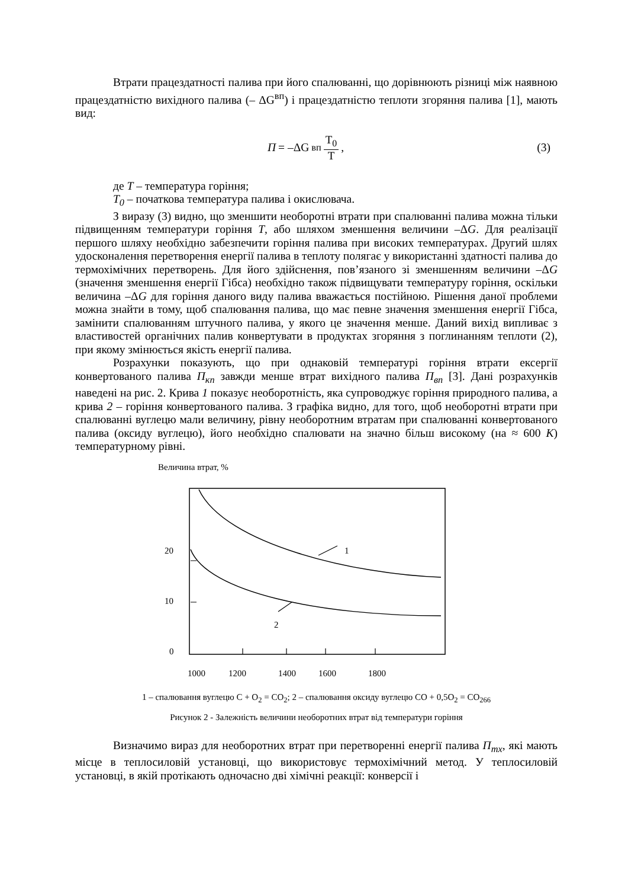Втрати працездатності палива при його спалюванні, що дорівнюють різниці між наявною працездатністю вихідного палива (– ΔG<sup>вп</sup>) і працездатністю теплоти згоряння палива [1], мають вид:
П = –ΔG<sup>вп</sup> T<sub>0</sub> T, (3)
де Т – температура горіння;
Т<sub>0</sub> – початкова температура палива і окислювача.
З виразу (3) видно, що зменшити необоротні втрати при спалюванні палива можна тільки підвищенням температури горіння Т, або шляхом зменшення величини –ΔG. Для реалізації першого шляху необхідно забезпечити горіння палива при високих температурах. Другий шлях удосконалення перетворення енергії палива в теплоту полягає у використанні здатності палива до термохімічних перетворень. Для його здійснення, пов’язаного зі зменшенням величини –ΔG (значення зменшення енергії Гібса) необхідно також підвищувати температуру горіння, оскільки величина –ΔG для горіння даного виду палива вважається постійною. Рішення даної проблеми можна знайти в тому, щоб спалювання палива, що має певне значення зменшення енергії Гібса, замінити спалюванням штучного палива, у якого це значення менше. Даний вихід випливає з властивостей органічних палив конвертувати в продуктах згоряння з поглинанням теплоти (2), при якому змінюється якість енергії палива.
Розрахунки показують, що при однаковій температурі горіння втрати ексергії конвертованого палива П<sub>кп</sub> завжди менше втрат вихідного палива П<sub>вп</sub> [3]. Дані розрахунків наведені на рис. 2. Крива 1 показує необоротність, яка супроводжує горіння природного палива, а крива 2 – горіння конвертованого палива. З графіка видно, для того, щоб необоротні втрати при спалюванні вуглецю мали величину, рівну необоротним втратам при спалюванні конвертованого палива (оксиду вуглецю), його необхідно спалювати на значно більш високому (на ≈ 600 К) температурному рівні.
Величина втрат, %
20
10
0
1
2
1000
1200
1400
1600
1800
1 – спалювання вуглецю C + O<sub>2</sub> = CO<sub>2</sub>; 2 – спалювання оксиду вуглецю CO + 0,5O<sub>2</sub> = CO<sub>266</sub>
Рисунок 2 - Залежність величини необоротних втрат від температури горіння
Визначимо вираз для необоротних втрат при перетворенні енергії палива П<sub>тх</sub>, які мають місце в теплосиловій установці, що використовує термохімічний метод. У теплосиловій установці, в якій протікають одночасно дві хімічні реакції: конверсії і